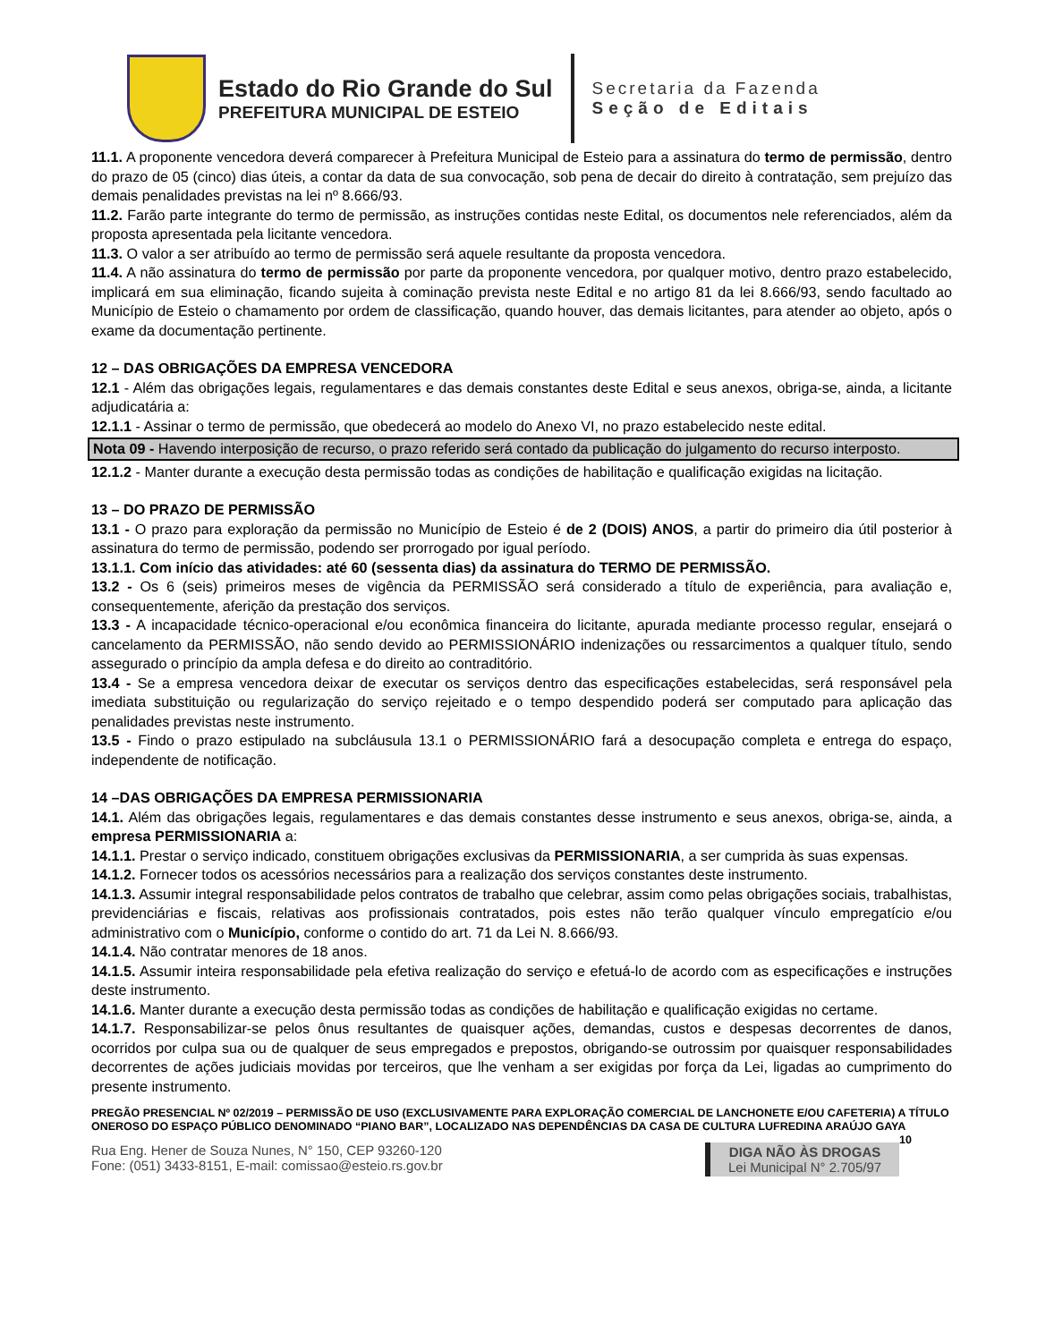Estado do Rio Grande do Sul
PREFEITURA MUNICIPAL DE ESTEIO
Secretaria da Fazenda
Seção de Editais
11.1. A proponente vencedora deverá comparecer à Prefeitura Municipal de Esteio para a assinatura do termo de permissão, dentro do prazo de 05 (cinco) dias úteis, a contar da data de sua convocação, sob pena de decair do direito à contratação, sem prejuízo das demais penalidades previstas na lei nº 8.666/93.
11.2. Farão parte integrante do termo de permissão, as instruções contidas neste Edital, os documentos nele referenciados, além da proposta apresentada pela licitante vencedora.
11.3. O valor a ser atribuído ao termo de permissão será aquele resultante da proposta vencedora.
11.4. A não assinatura do termo de permissão por parte da proponente vencedora, por qualquer motivo, dentro prazo estabelecido, implicará em sua eliminação, ficando sujeita à cominação prevista neste Edital e no artigo 81 da lei 8.666/93, sendo facultado ao Município de Esteio o chamamento por ordem de classificação, quando houver, das demais licitantes, para atender ao objeto, após o exame da documentação pertinente.
12 – DAS OBRIGAÇÕES DA EMPRESA VENCEDORA
12.1 - Além das obrigações legais, regulamentares e das demais constantes deste Edital e seus anexos, obriga-se, ainda, a licitante adjudicatária a:
12.1.1 - Assinar o termo de permissão, que obedecerá ao modelo do Anexo VI, no prazo estabelecido neste edital.
Nota 09 - Havendo interposição de recurso, o prazo referido será contado da publicação do julgamento do recurso interposto.
12.1.2 - Manter durante a execução desta permissão todas as condições de habilitação e qualificação exigidas na licitação.
13 – DO PRAZO DE PERMISSÃO
13.1 - O prazo para exploração da permissão no Município de Esteio é de 2 (DOIS) ANOS, a partir do primeiro dia útil posterior à assinatura do termo de permissão, podendo ser prorrogado por igual período.
13.1.1. Com início das atividades: até 60 (sessenta dias) da assinatura do TERMO DE PERMISSÃO.
13.2 - Os 6 (seis) primeiros meses de vigência da PERMISSÃO será considerado a título de experiência, para avaliação e, consequentemente, aferição da prestação dos serviços.
13.3 - A incapacidade técnico-operacional e/ou econômica financeira do licitante, apurada mediante processo regular, ensejará o cancelamento da PERMISSÃO, não sendo devido ao PERMISSIONÁRIO indenizações ou ressarcimentos a qualquer título, sendo assegurado o princípio da ampla defesa e do direito ao contraditório.
13.4 - Se a empresa vencedora deixar de executar os serviços dentro das especificações estabelecidas, será responsável pela imediata substituição ou regularização do serviço rejeitado e o tempo despendido poderá ser computado para aplicação das penalidades previstas neste instrumento.
13.5 - Findo o prazo estipulado na subcláusula 13.1 o PERMISSIONÁRIO fará a desocupação completa e entrega do espaço, independente de notificação.
14 –DAS OBRIGAÇÕES DA EMPRESA PERMISSIONARIA
14.1. Além das obrigações legais, regulamentares e das demais constantes desse instrumento e seus anexos, obriga-se, ainda, a empresa PERMISSIONARIA a:
14.1.1. Prestar o serviço indicado, constituem obrigações exclusivas da PERMISSIONARIA, a ser cumprida às suas expensas.
14.1.2. Fornecer todos os acessórios necessários para a realização dos serviços constantes deste instrumento.
14.1.3. Assumir integral responsabilidade pelos contratos de trabalho que celebrar, assim como pelas obrigações sociais, trabalhistas, previdenciárias e fiscais, relativas aos profissionais contratados, pois estes não terão qualquer vínculo empregatício e/ou administrativo com o Município, conforme o contido do art. 71 da Lei N. 8.666/93.
14.1.4. Não contratar menores de 18 anos.
14.1.5. Assumir inteira responsabilidade pela efetiva realização do serviço e efetuá-lo de acordo com as especificações e instruções deste instrumento.
14.1.6. Manter durante a execução desta permissão todas as condições de habilitação e qualificação exigidas no certame.
14.1.7. Responsabilizar-se pelos ônus resultantes de quaisquer ações, demandas, custos e despesas decorrentes de danos, ocorridos por culpa sua ou de qualquer de seus empregados e prepostos, obrigando-se outrossim por quaisquer responsabilidades decorrentes de ações judiciais movidas por terceiros, que lhe venham a ser exigidas por força da Lei, ligadas ao cumprimento do presente instrumento.
PREGÃO PRESENCIAL Nº 02/2019 – PERMISSÃO DE USO (EXCLUSIVAMENTE PARA EXPLORAÇÃO COMERCIAL DE LANCHONETE E/OU CAFETERIA) A TÍTULO ONEROSO DO ESPAÇO PÚBLICO DENOMINADO “PIANO BAR”, LOCALIZADO NAS DEPENDÊNCIAS DA CASA DE CULTURA LUFREDINA ARAÚJO GAYA 10
Rua Eng. Hener de Souza Nunes, N° 150, CEP 93260-120
Fone: (051) 3433-8151, E-mail: comissao@esteio.rs.gov.br
DIGA NÃO ÀS DROGAS
Lei Municipal N° 2.705/97